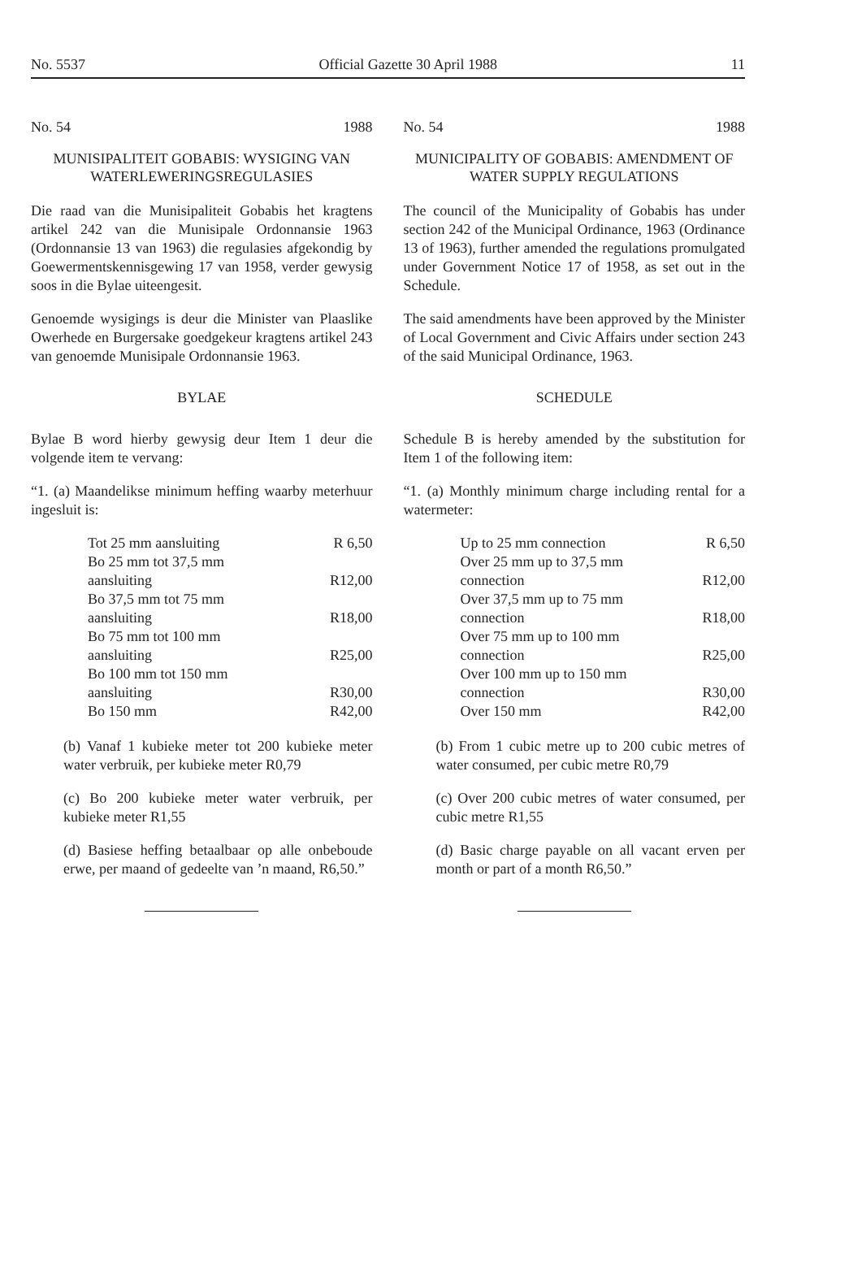No. 5537 Official Gazette 30 April 1988 11
No. 54 1988
MUNISIPALITEIT GOBABIS: WYSIGING VAN WATERLEWERINGSREGULASIES
Die raad van die Munisipaliteit Gobabis het kragtens artikel 242 van die Munisipale Ordonnansie 1963 (Ordonnansie 13 van 1963) die regulasies afgekondig by Goewermentskennisgewing 17 van 1958, verder gewysig soos in die Bylae uiteengesit.
Genoemde wysigings is deur die Minister van Plaaslike Owerhede en Burgersake goedgekeur kragtens artikel 243 van genoemde Munisipale Ordonnansie 1963.
BYLAE
Bylae B word hierby gewysig deur Item 1 deur die volgende item te vervang:
“1. (a) Maandelikse minimum heffing waarby meterhuur ingesluit is:
| Tot 25 mm aansluiting | R 6,50 |
| Bo 25 mm tot 37,5 mm aansluiting | R12,00 |
| Bo 37,5 mm tot 75 mm aansluiting | R18,00 |
| Bo 75 mm tot 100 mm aansluiting | R25,00 |
| Bo 100 mm tot 150 mm aansluiting | R30,00 |
| Bo 150 mm | R42,00 |
(b) Vanaf 1 kubieke meter tot 200 kubieke meter water verbruik, per kubieke meter R0,79
(c) Bo 200 kubieke meter water verbruik, per kubieke meter R1,55
(d) Basiese heffing betaalbaar op alle onbeboude erwe, per maand of gedeelte van ’n maand, R6,50.”
No. 54 1988
MUNICIPALITY OF GOBABIS: AMENDMENT OF WATER SUPPLY REGULATIONS
The council of the Municipality of Gobabis has under section 242 of the Municipal Ordinance, 1963 (Ordinance 13 of 1963), further amended the regulations promulgated under Government Notice 17 of 1958, as set out in the Schedule.
The said amendments have been approved by the Minister of Local Government and Civic Affairs under section 243 of the said Municipal Ordinance, 1963.
SCHEDULE
Schedule B is hereby amended by the substitution for Item 1 of the following item:
“1. (a) Monthly minimum charge including rental for a watermeter:
| Up to 25 mm connection | R 6,50 |
| Over 25 mm up to 37,5 mm connection | R12,00 |
| Over 37,5 mm up to 75 mm connection | R18,00 |
| Over 75 mm up to 100 mm connection | R25,00 |
| Over 100 mm up to 150 mm connection | R30,00 |
| Over 150 mm | R42,00 |
(b) From 1 cubic metre up to 200 cubic metres of water consumed, per cubic metre R0,79
(c) Over 200 cubic metres of water consumed, per cubic metre R1,55
(d) Basic charge payable on all vacant erven per month or part of a month R6,50.”